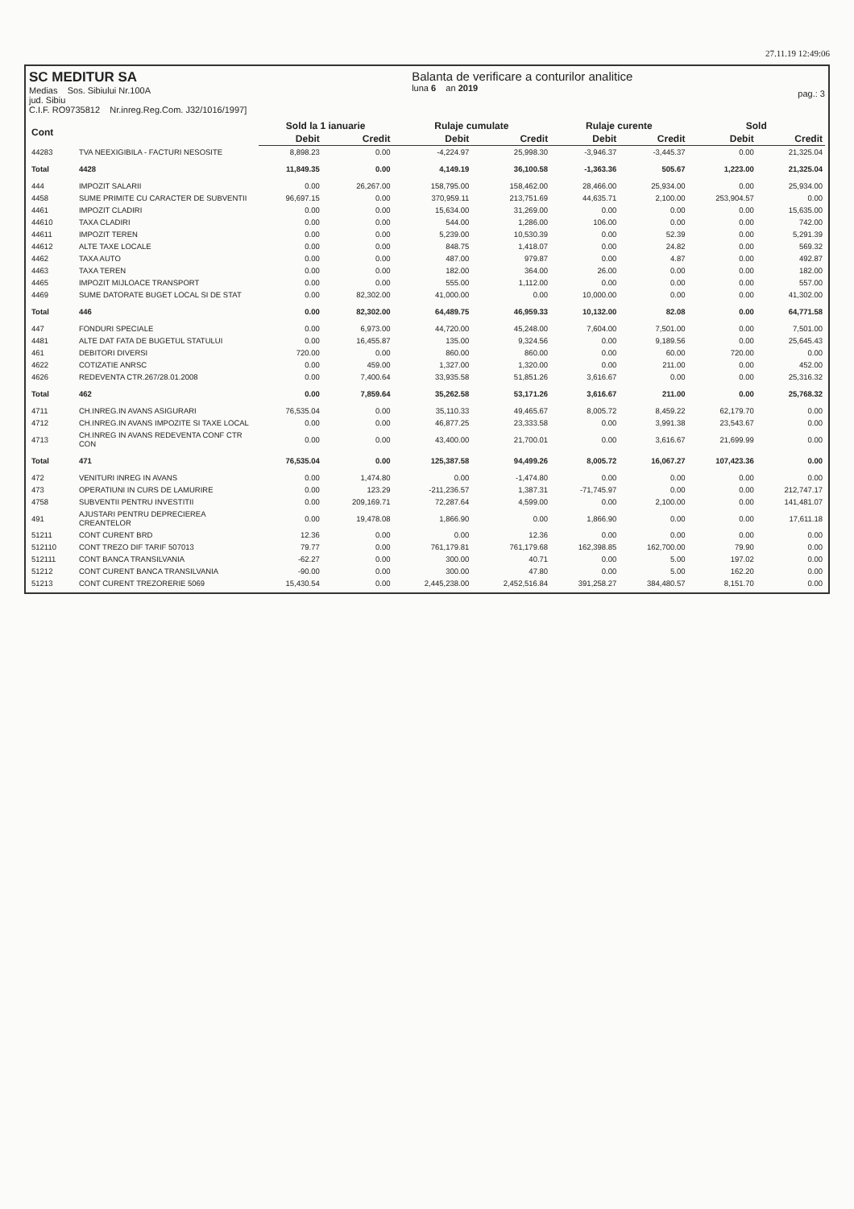27.11.19 12:49:06
SC MEDITUR SA
Medias Sos. Sibiului Nr.100A
jud. Sibiu
C.I.F. RO9735812 Nr.inreg.Reg.Com. J32/1016/1997]
Balanta de verificare a conturilor analitice
luna 6 an 2019
pag.: 3
| Cont | | Sold la 1 ianuarie | | Rulaje cumulate | | Rulaje curente | | Sold | |
| --- | --- | --- | --- | --- | --- | --- | --- | --- | --- |
| | | Debit | Credit | Debit | Credit | Debit | Credit | Debit | Credit |
| 44283 | TVA NEEXIGIBILA - FACTURI NESOSITE | 8,898.23 | 0.00 | -4,224.97 | 25,998.30 | -3,946.37 | -3,445.37 | 0.00 | 21,325.04 |
| Total | 4428 | 11,849.35 | 0.00 | 4,149.19 | 36,100.58 | -1,363.36 | 505.67 | 1,223.00 | 21,325.04 |
| 444 | IMPOZIT SALARII | 0.00 | 26,267.00 | 158,795.00 | 158,462.00 | 28,466.00 | 25,934.00 | 0.00 | 25,934.00 |
| 4458 | SUME PRIMITE CU CARACTER DE SUBVENTII | 96,697.15 | 0.00 | 370,959.11 | 213,751.69 | 44,635.71 | 2,100.00 | 253,904.57 | 0.00 |
| 4461 | IMPOZIT CLADIRI | 0.00 | 0.00 | 15,634.00 | 31,269.00 | 0.00 | 0.00 | 0.00 | 15,635.00 |
| 44610 | TAXA CLADIRI | 0.00 | 0.00 | 544.00 | 1,286.00 | 106.00 | 0.00 | 0.00 | 742.00 |
| 44611 | IMPOZIT TEREN | 0.00 | 0.00 | 5,239.00 | 10,530.39 | 0.00 | 52.39 | 0.00 | 5,291.39 |
| 44612 | ALTE TAXE LOCALE | 0.00 | 0.00 | 848.75 | 1,418.07 | 0.00 | 24.82 | 0.00 | 569.32 |
| 4462 | TAXA AUTO | 0.00 | 0.00 | 487.00 | 979.87 | 0.00 | 4.87 | 0.00 | 492.87 |
| 4463 | TAXA TEREN | 0.00 | 0.00 | 182.00 | 364.00 | 26.00 | 0.00 | 0.00 | 182.00 |
| 4465 | IMPOZIT MIJLOACE TRANSPORT | 0.00 | 0.00 | 555.00 | 1,112.00 | 0.00 | 0.00 | 0.00 | 557.00 |
| 4469 | SUME DATORATE BUGET LOCAL SI DE STAT | 0.00 | 82,302.00 | 41,000.00 | 0.00 | 10,000.00 | 0.00 | 0.00 | 41,302.00 |
| Total | 446 | 0.00 | 82,302.00 | 64,489.75 | 46,959.33 | 10,132.00 | 82.08 | 0.00 | 64,771.58 |
| 447 | FONDURI SPECIALE | 0.00 | 6,973.00 | 44,720.00 | 45,248.00 | 7,604.00 | 7,501.00 | 0.00 | 7,501.00 |
| 4481 | ALTE DAT FATA DE BUGETUL STATULUI | 0.00 | 16,455.87 | 135.00 | 9,324.56 | 0.00 | 9,189.56 | 0.00 | 25,645.43 |
| 461 | DEBITORI DIVERSI | 720.00 | 0.00 | 860.00 | 860.00 | 0.00 | 60.00 | 720.00 | 0.00 |
| 4622 | COTIZATIE ANRSC | 0.00 | 459.00 | 1,327.00 | 1,320.00 | 0.00 | 211.00 | 0.00 | 452.00 |
| 4626 | REDEVENTA CTR.267/28.01.2008 | 0.00 | 7,400.64 | 33,935.58 | 51,851.26 | 3,616.67 | 0.00 | 0.00 | 25,316.32 |
| Total | 462 | 0.00 | 7,859.64 | 35,262.58 | 53,171.26 | 3,616.67 | 211.00 | 0.00 | 25,768.32 |
| 4711 | CH.INREG.IN AVANS ASIGURARI | 76,535.04 | 0.00 | 35,110.33 | 49,465.67 | 8,005.72 | 8,459.22 | 62,179.70 | 0.00 |
| 4712 | CH.INREG.IN AVANS IMPOZITE SI TAXE LOCAL | 0.00 | 0.00 | 46,877.25 | 23,333.58 | 0.00 | 3,991.38 | 23,543.67 | 0.00 |
| 4713 | CH.INREG IN AVANS REDEVENTA CONF CTR CON | 0.00 | 0.00 | 43,400.00 | 21,700.01 | 0.00 | 3,616.67 | 21,699.99 | 0.00 |
| Total | 471 | 76,535.04 | 0.00 | 125,387.58 | 94,499.26 | 8,005.72 | 16,067.27 | 107,423.36 | 0.00 |
| 472 | VENITURI INREG IN AVANS | 0.00 | 1,474.80 | 0.00 | -1,474.80 | 0.00 | 0.00 | 0.00 | 0.00 |
| 473 | OPERATIUNI IN CURS DE LAMURIRE | 0.00 | 123.29 | -211,236.57 | 1,387.31 | -71,745.97 | 0.00 | 0.00 | 212,747.17 |
| 4758 | SUBVENTII PENTRU INVESTITII | 0.00 | 209,169.71 | 72,287.64 | 4,599.00 | 0.00 | 2,100.00 | 0.00 | 141,481.07 |
| 491 | AJUSTARI PENTRU DEPRECIEREA CREANTELOR | 0.00 | 19,478.08 | 1,866.90 | 0.00 | 1,866.90 | 0.00 | 0.00 | 17,611.18 |
| 51211 | CONT CURENT BRD | 12.36 | 0.00 | 0.00 | 12.36 | 0.00 | 0.00 | 0.00 | 0.00 |
| 512110 | CONT TREZO DIF TARIF 507013 | 79.77 | 0.00 | 761,179.81 | 761,179.68 | 162,398.85 | 162,700.00 | 79.90 | 0.00 |
| 512111 | CONT BANCA TRANSILVANIA | -62.27 | 0.00 | 300.00 | 40.71 | 0.00 | 5.00 | 197.02 | 0.00 |
| 51212 | CONT CURENT BANCA TRANSILVANIA | -90.00 | 0.00 | 300.00 | 47.80 | 0.00 | 5.00 | 162.20 | 0.00 |
| 51213 | CONT CURENT TREZORERIE 5069 | 15,430.54 | 0.00 | 2,445,238.00 | 2,452,516.84 | 391,258.27 | 384,480.57 | 8,151.70 | 0.00 |